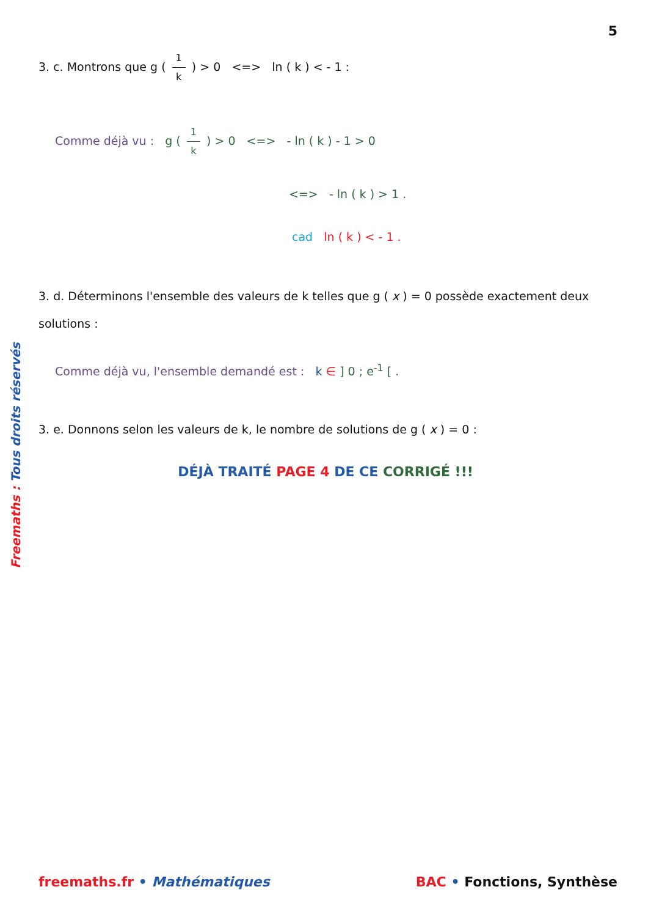5
3. c. Montrons que g ( 1 k ) > 0 <=> ln ( k ) < - 1 :
Comme déjà vu : g ( 1 k ) > 0 <=> - ln ( k ) - 1 > 0
<=> - ln ( k ) > 1 .
cad ln ( k ) < - 1 .
3. d. Déterminons l'ensemble des valeurs de k telles que g ( x ) = 0 possède exactement deux solutions :
Comme déjà vu, l'ensemble demandé est : k ∈ ] 0 ; e<sup>-1</sup> [ .
3. e. Donnons selon les valeurs de k, le nombre de solutions de g ( x ) = 0 :
DÉJÀ TRAITÉ PAGE 4 DE CE CORRIGÉ !!!
Freemaths : Tous droits réservés
freemaths.fr • Mathématiques BAC • Fonctions, Synthèse